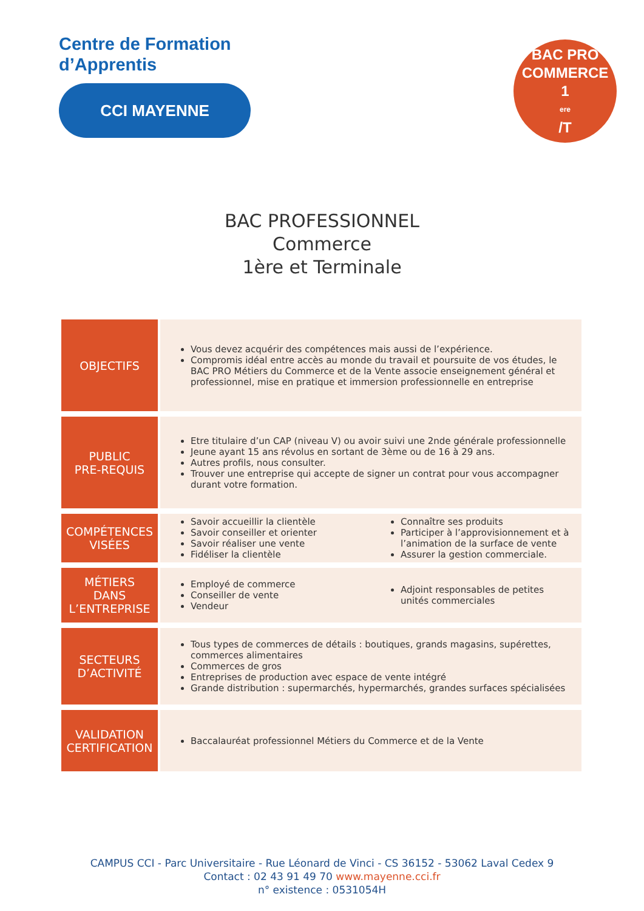Centre de Formation
d’Apprentis
CCI MAYENNE
BAC PRO
COMMERCE
1<sup>ere</sup>/T
BAC PROFESSIONNEL
Commerce
1ère et Terminale
| OBJECTIFS | Vous devez acquérir des compétences mais aussi de l’expérience. Compromis idéal entre accès au monde du travail et poursuite de vos études, le BAC PRO Métiers du Commerce et de la Vente associe enseignement général et professionnel, mise en pratique et immersion professionnelle en entreprise |
| PUBLIC PRE-REQUIS | Etre titulaire d’un CAP (niveau V) ou avoir suivi une 2nde générale professionnelle Jeune ayant 15 ans révolus en sortant de 3ème ou de 16 à 29 ans. Autres profils, nous consulter. Trouver une entreprise qui accepte de signer un contrat pour vous accompagner durant votre formation. |
| COMPÉTENCES VISÉES | Savoir accueillir la clientèle Savoir conseiller et orienter Savoir réaliser une vente Fidéliser la clientèle Connaître ses produits Participer à l’approvisionnement et à l’animation de la surface de vente Assurer la gestion commerciale. |
| MÉTIERS DANS L’ENTREPRISE | Employé de commerce Conseiller de vente Vendeur Adjoint responsables de petites unités commerciales |
| SECTEURS D’ACTIVITÉ | Tous types de commerces de détails : boutiques, grands magasins, supérettes, commerces alimentaires Commerces de gros Entreprises de production avec espace de vente intégré Grande distribution : supermarchés, hypermarchés, grandes surfaces spécialisées |
| VALIDATION CERTIFICATION | Baccalauréat professionnel Métiers du Commerce et de la Vente |
CAMPUS CCI - Parc Universitaire - Rue Léonard de Vinci - CS 36152 - 53062 Laval Cedex 9
Contact : 02 43 91 49 70 www.mayenne.cci.fr
n° existence : 0531054H